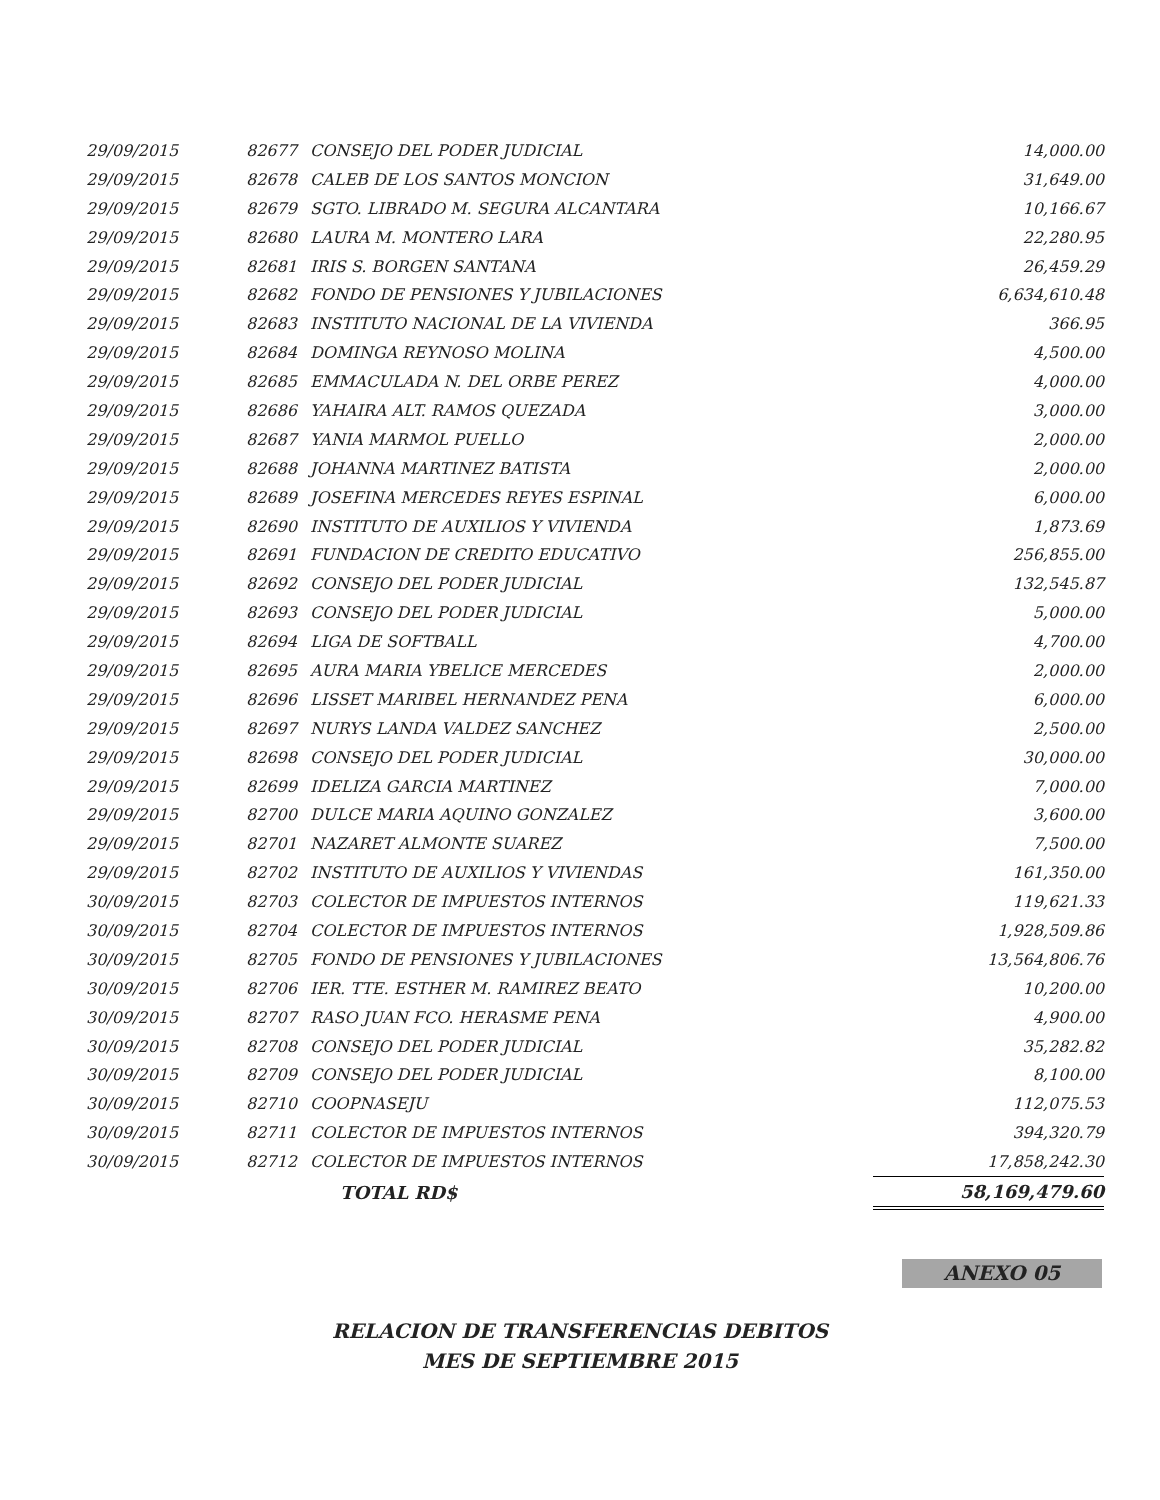| 29/09/2015 | 82677 | CONSEJO DEL PODER JUDICIAL | 14,000.00 |
| 29/09/2015 | 82678 | CALEB DE LOS SANTOS MONCION | 31,649.00 |
| 29/09/2015 | 82679 | SGTO. LIBRADO M. SEGURA ALCANTARA | 10,166.67 |
| 29/09/2015 | 82680 | LAURA M. MONTERO LARA | 22,280.95 |
| 29/09/2015 | 82681 | IRIS S. BORGEN SANTANA | 26,459.29 |
| 29/09/2015 | 82682 | FONDO DE PENSIONES Y JUBILACIONES | 6,634,610.48 |
| 29/09/2015 | 82683 | INSTITUTO NACIONAL DE LA VIVIENDA | 366.95 |
| 29/09/2015 | 82684 | DOMINGA REYNOSO MOLINA | 4,500.00 |
| 29/09/2015 | 82685 | EMMACULADA N. DEL ORBE PEREZ | 4,000.00 |
| 29/09/2015 | 82686 | YAHAIRA ALT. RAMOS QUEZADA | 3,000.00 |
| 29/09/2015 | 82687 | YANIA MARMOL PUELLO | 2,000.00 |
| 29/09/2015 | 82688 | JOHANNA MARTINEZ BATISTA | 2,000.00 |
| 29/09/2015 | 82689 | JOSEFINA MERCEDES REYES ESPINAL | 6,000.00 |
| 29/09/2015 | 82690 | INSTITUTO DE AUXILIOS Y VIVIENDA | 1,873.69 |
| 29/09/2015 | 82691 | FUNDACION DE CREDITO EDUCATIVO | 256,855.00 |
| 29/09/2015 | 82692 | CONSEJO DEL PODER JUDICIAL | 132,545.87 |
| 29/09/2015 | 82693 | CONSEJO DEL PODER JUDICIAL | 5,000.00 |
| 29/09/2015 | 82694 | LIGA DE SOFTBALL | 4,700.00 |
| 29/09/2015 | 82695 | AURA MARIA YBELICE MERCEDES | 2,000.00 |
| 29/09/2015 | 82696 | LISSET MARIBEL HERNANDEZ PENA | 6,000.00 |
| 29/09/2015 | 82697 | NURYS LANDA VALDEZ SANCHEZ | 2,500.00 |
| 29/09/2015 | 82698 | CONSEJO DEL PODER JUDICIAL | 30,000.00 |
| 29/09/2015 | 82699 | IDELIZA GARCIA MARTINEZ | 7,000.00 |
| 29/09/2015 | 82700 | DULCE MARIA AQUINO GONZALEZ | 3,600.00 |
| 29/09/2015 | 82701 | NAZARET ALMONTE SUAREZ | 7,500.00 |
| 29/09/2015 | 82702 | INSTITUTO DE AUXILIOS Y VIVIENDAS | 161,350.00 |
| 30/09/2015 | 82703 | COLECTOR DE IMPUESTOS INTERNOS | 119,621.33 |
| 30/09/2015 | 82704 | COLECTOR DE IMPUESTOS INTERNOS | 1,928,509.86 |
| 30/09/2015 | 82705 | FONDO DE PENSIONES Y JUBILACIONES | 13,564,806.76 |
| 30/09/2015 | 82706 | IER. TTE. ESTHER M. RAMIREZ BEATO | 10,200.00 |
| 30/09/2015 | 82707 | RASO JUAN FCO. HERASME PENA | 4,900.00 |
| 30/09/2015 | 82708 | CONSEJO DEL PODER JUDICIAL | 35,282.82 |
| 30/09/2015 | 82709 | CONSEJO DEL PODER JUDICIAL | 8,100.00 |
| 30/09/2015 | 82710 | COOPNASEJU | 112,075.53 |
| 30/09/2015 | 82711 | COLECTOR DE IMPUESTOS INTERNOS | 394,320.79 |
| 30/09/2015 | 82712 | COLECTOR DE IMPUESTOS INTERNOS | 17,858,242.30 |
| | | TOTAL RD$ | 58,169,479.60 |
ANEXO 05
RELACION DE TRANSFERENCIAS DEBITOS
MES DE SEPTIEMBRE 2015